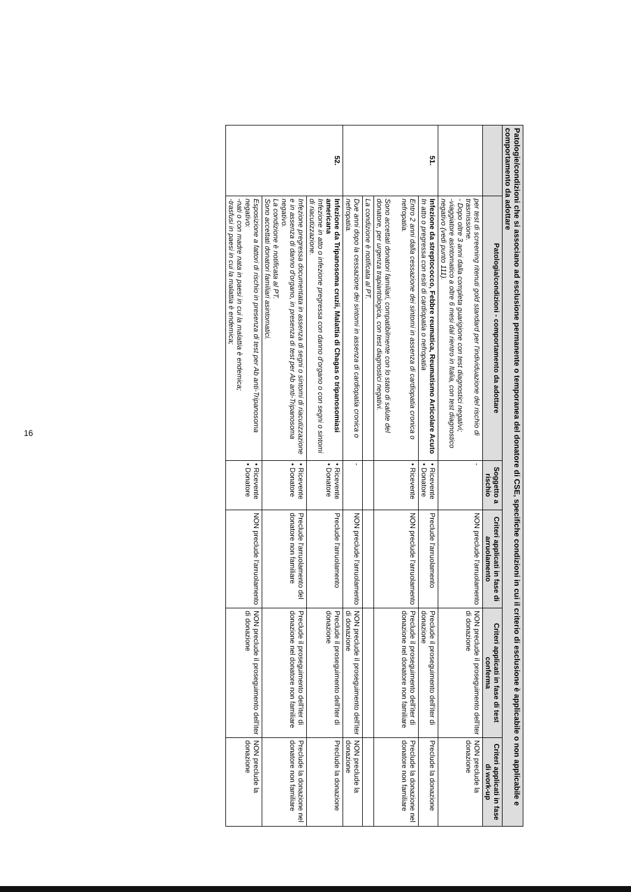| Patologie/condizioni che si associano ad esclusione permanente o temporanea del donatore di CSE, specifiche condizioni in cui il criterio di esclusione è applicabile o non applicabile e comportamento da adottare | | | | | |
| --- | --- | --- | --- | --- | --- |
| | Patologia/condizioni - comportamento da adottare | Soggetto a rischio | Criteri applicati in fase di arruolamento | Criteri applicati in fase di test conferma | Criteri applicati in fase di work-up |
| | per test di screening ritenuti gold standard per l'individuazione del rischio di trasmissione. - Dopo oltre 3 anni dalla completa guarigione con test diagnostici negativi; -viaggiatore asintomatico a oltre 6 mesi dal rientro in Italia, con test diagnostico negativo (vedi punto 111). | - | NON preclude l'arruolamento | NON preclude il proseguimento dell'iter di donazione | NON preclude la donazione |
| 51. | Infezione da streptococco, Febbre reumatica, Reumatismo Articolare Acuto In atto o pregressa con esiti di cardiopatia o nefropatia | • Ricevente • Donatore | Preclude l'arruolamento | Preclude il proseguimento dell'iter di donazione | Preclude la donazione |
| | Entro 2 anni dalla cessazione dei sintomi in assenza di cardiopatia cronica o nefropatia. Sono accettati donatori familiari, compatibilmente con lo stato di salute del donatore, per urgenza trapiantologica, con test diagnostici negativi. | • Ricevente | NON preclude l'arruolamento | Preclude il proseguimento dell'iter di donazione nel donatore non familiare | Preclude la donazione nel donatore non familiare |
| | La condizione è notificata al PT. | | | | |
| | Due anni dopo la cessazione dei sintomi in assenza di cardiopatia cronica o nefropatia. | - | NON preclude l'arruolamento | NON preclude il proseguimento dell'iter di donazione | NON preclude la donazione |
| 52. | Infezione da Tripanosoma cruzii, Malattia di Chagas o tripanosomiasi americana Infezione in atto o infezione pregressa con danno d'organo o con segni o sintomi di riacutizzazione. | • Ricevente • Donatore | Preclude l'arruolamento | Preclude il proseguimento dell'iter di donazione | Preclude la donazione |
| | Infezione pregressa documentata in assenza di segni o sintomi di riacutizzazione e in assenza di danno d'organo, in presenza di test per Ab anti-Tripanosoma negativo. La condizione è notificata al PT. Sono accettati donatori familiari asintomatici. | • Ricevente • Donatore | Preclude l'arruolamento del donatore non familiare | Preclude il proseguimento dell'iter di donazione nel donatore non familiare | Preclude la donazione nel donatore non familiare |
| | Esposizione a fattori di rischio in presenza di test per Ab anti-Tripanosoma negativo: -nati o con madre nata in paesi in cui la malattia è endemica; -trasfusi in paesi in cui la malattia è endemica; | • Ricevente • Donatore | NON preclude l'arruolamento | NON preclude il proseguimento dell'iter di donazione | NON preclude la donazione |
16